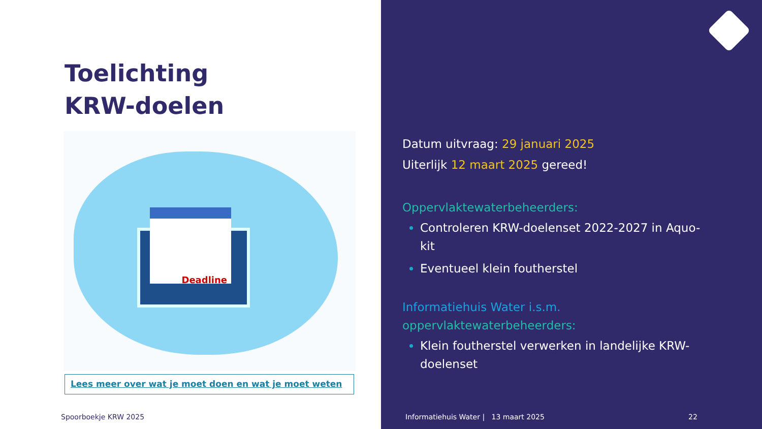Toelichting
KRW-doelen
Deadline
Lees meer over wat je moet doen en wat je moet weten
Spoorboekje KRW 2025
Datum uitvraag: 29 januari 2025
Uiterlijk 12 maart 2025 gereed!
Oppervlaktewaterbeheerders:
Controleren KRW-doelenset 2022-2027 in Aquo-kit
Eventueel klein foutherstel
Informatiehuis Water i.s.m.
oppervlaktewaterbeheerders:
Klein foutherstel verwerken in landelijke KRW-doelenset
Informatiehuis Water | 13 maart 2025
22